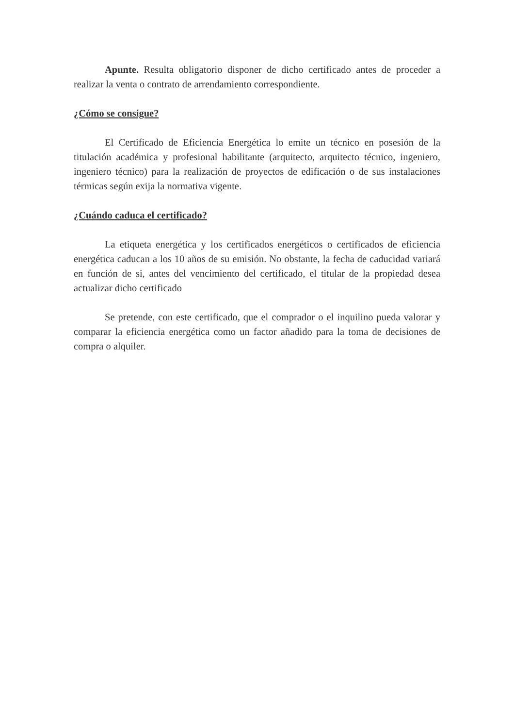Apunte. Resulta obligatorio disponer de dicho certificado antes de proceder a realizar la venta o contrato de arrendamiento correspondiente.
¿Cómo se consigue?
El Certificado de Eficiencia Energética lo emite un técnico en posesión de la titulación académica y profesional habilitante (arquitecto, arquitecto técnico, ingeniero, ingeniero técnico) para la realización de proyectos de edificación o de sus instalaciones térmicas según exija la normativa vigente.
¿Cuándo caduca el certificado?
La etiqueta energética y los certificados energéticos o certificados de eficiencia energética caducan a los 10 años de su emisión. No obstante, la fecha de caducidad variará en función de si, antes del vencimiento del certificado, el titular de la propiedad desea actualizar dicho certificado
Se pretende, con este certificado, que el comprador o el inquilino pueda valorar y comparar la eficiencia energética como un factor añadido para la toma de decisiones de compra o alquiler.